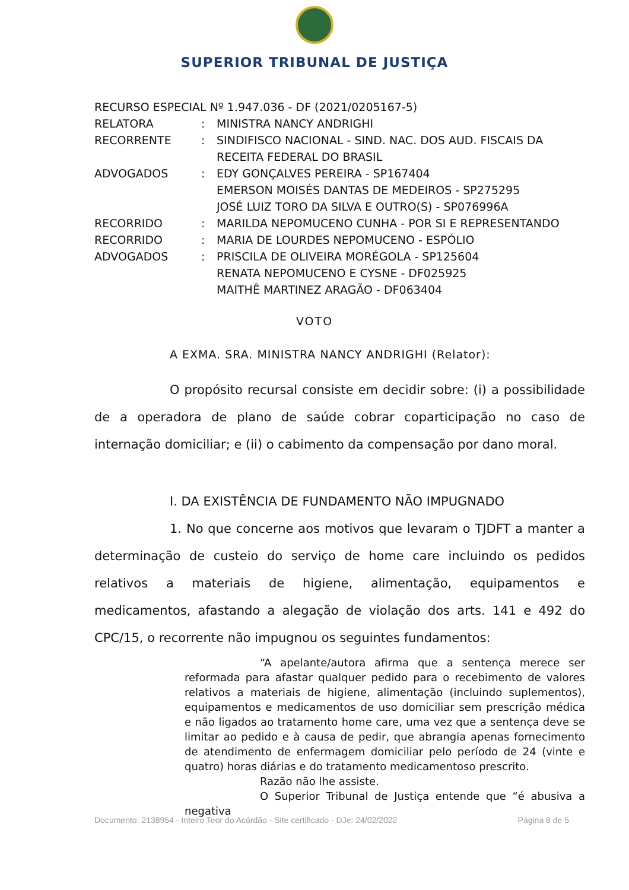SUPERIOR TRIBUNAL DE JUSTIÇA
RECURSO ESPECIAL Nº 1.947.036 - DF (2021/0205167-5)
RELATORA : MINISTRA NANCY ANDRIGHI
RECORRENTE : SINDIFISCO NACIONAL - SIND. NAC. DOS AUD. FISCAIS DA RECEITA FEDERAL DO BRASIL
ADVOGADOS : EDY GONÇALVES PEREIRA - SP167404
EMERSON MOISÉS DANTAS DE MEDEIROS - SP275295
JOSÉ LUIZ TORO DA SILVA E OUTRO(S) - SP076996A
RECORRIDO : MARILDA NEPOMUCENO CUNHA - POR SI E REPRESENTANDO
RECORRIDO : MARIA DE LOURDES NEPOMUCENO - ESPÓLIO
ADVOGADOS : PRISCILA DE OLIVEIRA MORÉGOLA - SP125604
RENATA NEPOMUCENO E CYSNE - DF025925
MAITHÊ MARTINEZ ARAGÃO - DF063404
VOTO
A EXMA. SRA. MINISTRA NANCY ANDRIGHI (Relator):
O propósito recursal consiste em decidir sobre: (i) a possibilidade de a operadora de plano de saúde cobrar coparticipação no caso de internação domiciliar; e (ii) o cabimento da compensação por dano moral.
I. DA EXISTÊNCIA DE FUNDAMENTO NÃO IMPUGNADO
1. No que concerne aos motivos que levaram o TJDFT a manter a determinação de custeio do serviço de home care incluindo os pedidos relativos a materiais de higiene, alimentação, equipamentos e medicamentos, afastando a alegação de violação dos arts. 141 e 492 do CPC/15, o recorrente não impugnou os seguintes fundamentos:
“A apelante/autora afirma que a sentença merece ser reformada para afastar qualquer pedido para o recebimento de valores relativos a materiais de higiene, alimentação (incluindo suplementos), equipamentos e medicamentos de uso domiciliar sem prescrição médica e não ligados ao tratamento home care, uma vez que a sentença deve se limitar ao pedido e à causa de pedir, que abrangia apenas fornecimento de atendimento de enfermagem domiciliar pelo período de 24 (vinte e quatro) horas diárias e do tratamento medicamentoso prescrito.
Razão não lhe assiste.
O Superior Tribunal de Justiça entende que “é abusiva a negativa
Documento: 2138954 - Inteiro Teor do Acórdão - Site certificado - DJe: 24/02/2022 Página 8 de 5